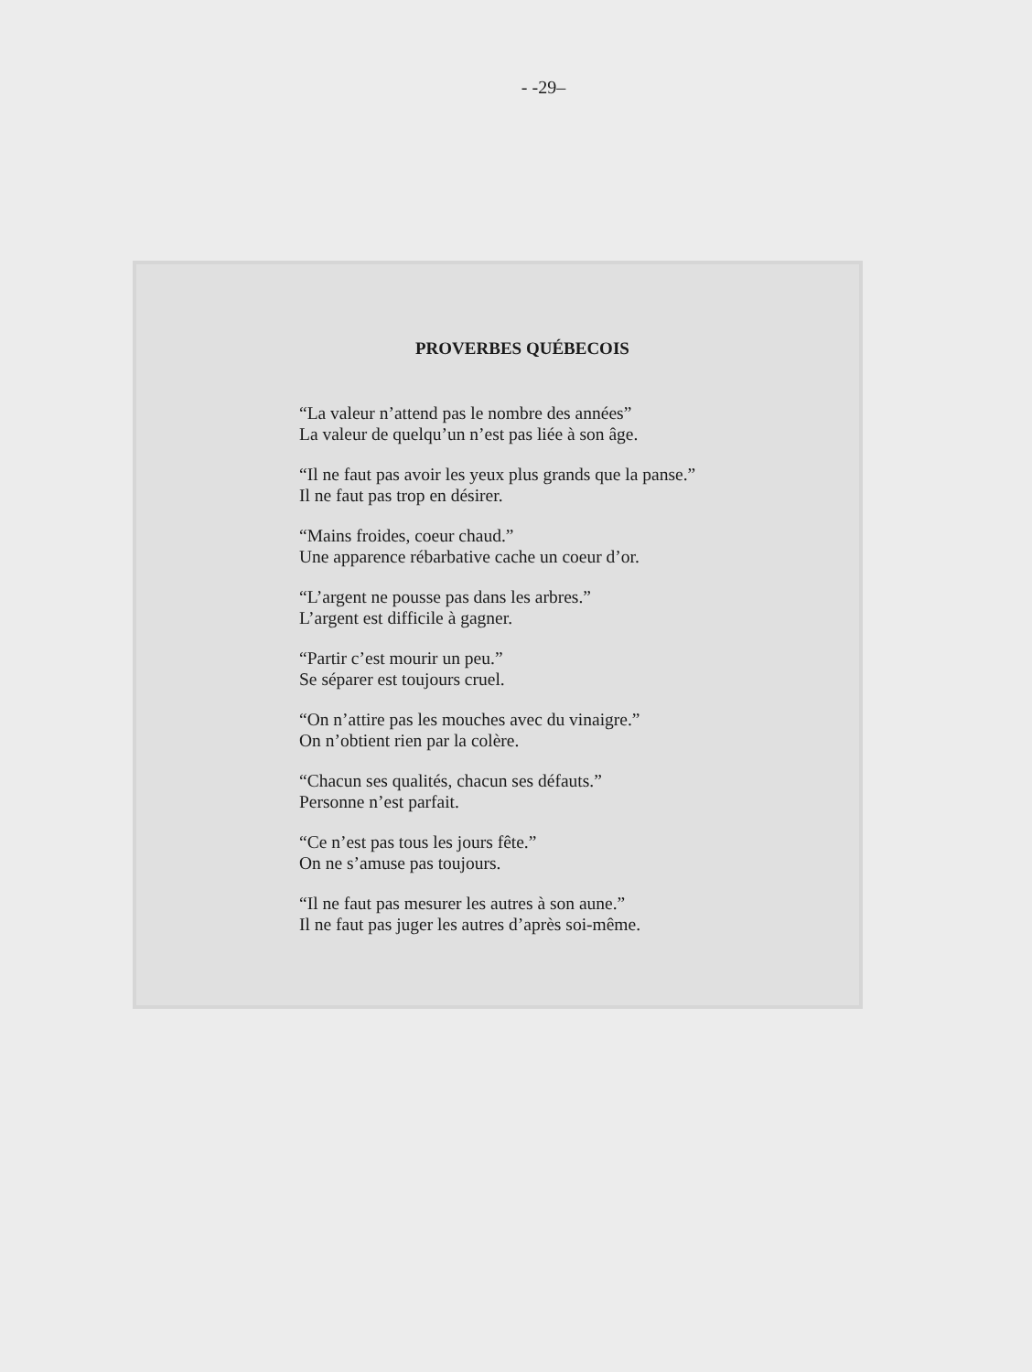- -29–
PROVERBES QUÉBECOIS
“La valeur n’attend pas le nombre des années”
La valeur de quelqu’un n’est pas liée à son âge.
“Il ne faut pas avoir les yeux plus grands que la panse.”
Il ne faut pas trop en désirer.
“Mains froides, coeur chaud.”
Une apparence rébarbative cache un coeur d’or.
“L’argent ne pousse pas dans les arbres.”
L’argent est difficile à gagner.
“Partir c’est mourir un peu.”
Se séparer est toujours cruel.
“On n’attire pas les mouches avec du vinaigre.”
On n’obtient rien par la colère.
“Chacun ses qualités, chacun ses défauts.”
Personne n’est parfait.
“Ce n’est pas tous les jours fête.”
On ne s’amuse pas toujours.
“Il ne faut pas mesurer les autres à son aune.”
Il ne faut pas juger les autres d’après soi-même.